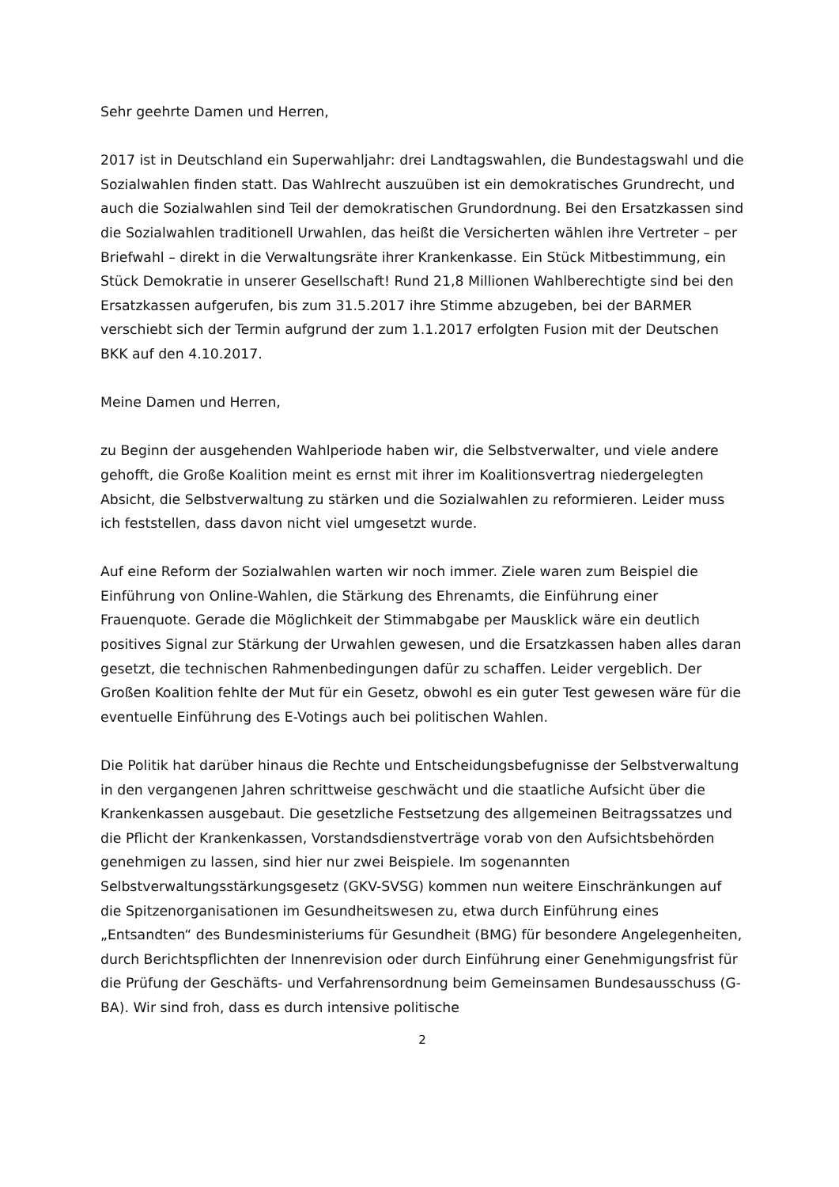Sehr geehrte Damen und Herren,
2017 ist in Deutschland ein Superwahljahr: drei Landtagswahlen, die Bundestagswahl und die Sozialwahlen finden statt. Das Wahlrecht auszuüben ist ein demokratisches Grundrecht, und auch die Sozialwahlen sind Teil der demokratischen Grundordnung. Bei den Ersatzkassen sind die Sozialwahlen traditionell Urwahlen, das heißt die Versicherten wählen ihre Vertreter – per Briefwahl – direkt in die Verwaltungsräte ihrer Krankenkasse. Ein Stück Mitbestimmung, ein Stück Demokratie in unserer Gesellschaft! Rund 21,8 Millionen Wahlberechtigte sind bei den Ersatzkassen aufgerufen, bis zum 31.5.2017 ihre Stimme abzugeben, bei der BARMER verschiebt sich der Termin aufgrund der zum 1.1.2017 erfolgten Fusion mit der Deutschen BKK auf den 4.10.2017.
Meine Damen und Herren,
zu Beginn der ausgehenden Wahlperiode haben wir, die Selbstverwalter, und viele andere gehofft, die Große Koalition meint es ernst mit ihrer im Koalitionsvertrag niedergelegten Absicht, die Selbstverwaltung zu stärken und die Sozialwahlen zu reformieren. Leider muss ich feststellen, dass davon nicht viel umgesetzt wurde.
Auf eine Reform der Sozialwahlen warten wir noch immer. Ziele waren zum Beispiel die Einführung von Online-Wahlen, die Stärkung des Ehrenamts, die Einführung einer Frauenquote. Gerade die Möglichkeit der Stimmabgabe per Mausklick wäre ein deutlich positives Signal zur Stärkung der Urwahlen gewesen, und die Ersatzkassen haben alles daran gesetzt, die technischen Rahmenbedingungen dafür zu schaffen. Leider vergeblich. Der Großen Koalition fehlte der Mut für ein Gesetz, obwohl es ein guter Test gewesen wäre für die eventuelle Einführung des E-Votings auch bei politischen Wahlen.
Die Politik hat darüber hinaus die Rechte und Entscheidungsbefugnisse der Selbstverwaltung in den vergangenen Jahren schrittweise geschwächt und die staatliche Aufsicht über die Krankenkassen ausgebaut. Die gesetzliche Festsetzung des allgemeinen Beitragssatzes und die Pflicht der Krankenkassen, Vorstandsdienstverträge vorab von den Aufsichtsbehörden genehmigen zu lassen, sind hier nur zwei Beispiele. Im sogenannten Selbstverwaltungsstärkungsgesetz (GKV-SVSG) kommen nun weitere Einschränkungen auf die Spitzenorganisationen im Gesundheitswesen zu, etwa durch Einführung eines „Entsandten“ des Bundesministeriums für Gesundheit (BMG) für besondere Angelegenheiten, durch Berichtspflichten der Innenrevision oder durch Einführung einer Genehmigungsfrist für die Prüfung der Geschäfts- und Verfahrensordnung beim Gemeinsamen Bundesausschuss (G-BA). Wir sind froh, dass es durch intensive politische
2